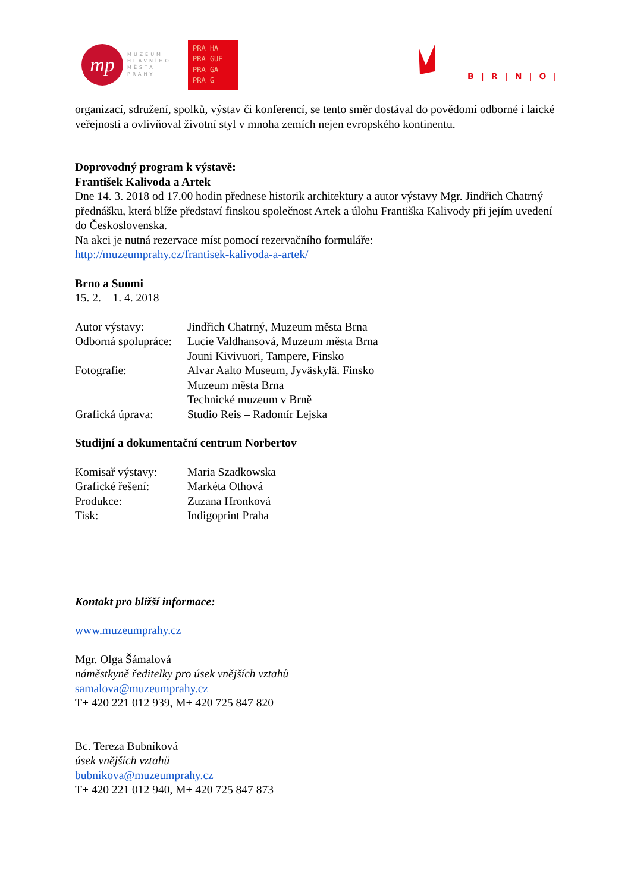mp
MUZEUM
HLAVNÍHO
MĚSTA
PRAHY
PRA HA
PRA GUE
PRA GA
PRA G
B|R|N|O|
organizací, sdružení, spolků, výstav či konferencí, se tento směr dostával do povědomí odborné i laické veřejnosti a ovlivňoval životní styl v mnoha zemích nejen evropského kontinentu.
Doprovodný program k výstavě:
František Kalivoda a Artek
Dne 14. 3. 2018 od 17.00 hodin přednese historik architektury a autor výstavy Mgr. Jindřich Chatrný přednášku, která blíže představí finskou společnost Artek a úlohu Františka Kalivody při jejím uvedení do Československa.
Na akci je nutná rezervace míst pomocí rezervačního formuláře:
http://muzeumprahy.cz/frantisek-kalivoda-a-artek/
Brno a Suomi
15. 2. – 1. 4. 2018
Autor výstavy: Jindřich Chatrný, Muzeum města Brna
Odborná spolupráce: Lucie Valdhansová, Muzeum města Brna
Jouni Kivivuori, Tampere, Finsko
Fotografie: Alvar Aalto Museum, Jyväskylä. Finsko
Muzeum města Brna
Technické muzeum v Brně
Grafická úprava: Studio Reis – Radomír Lejska
Studijní a dokumentační centrum Norbertov
Komisař výstavy: Maria Szadkowska
Grafické řešení: Markéta Othová
Produkce: Zuzana Hronková
Tisk: Indigoprint Praha
Kontakt pro bližší informace:
www.muzeumprahy.cz
Mgr. Olga Šámalová
náměstkyně ředitelky pro úsek vnějších vztahů
samalova@muzeumprahy.cz
T+ 420 221 012 939, M+ 420 725 847 820
Bc. Tereza Bubníková
úsek vnějších vztahů
bubnikova@muzeumprahy.cz
T+ 420 221 012 940, M+ 420 725 847 873